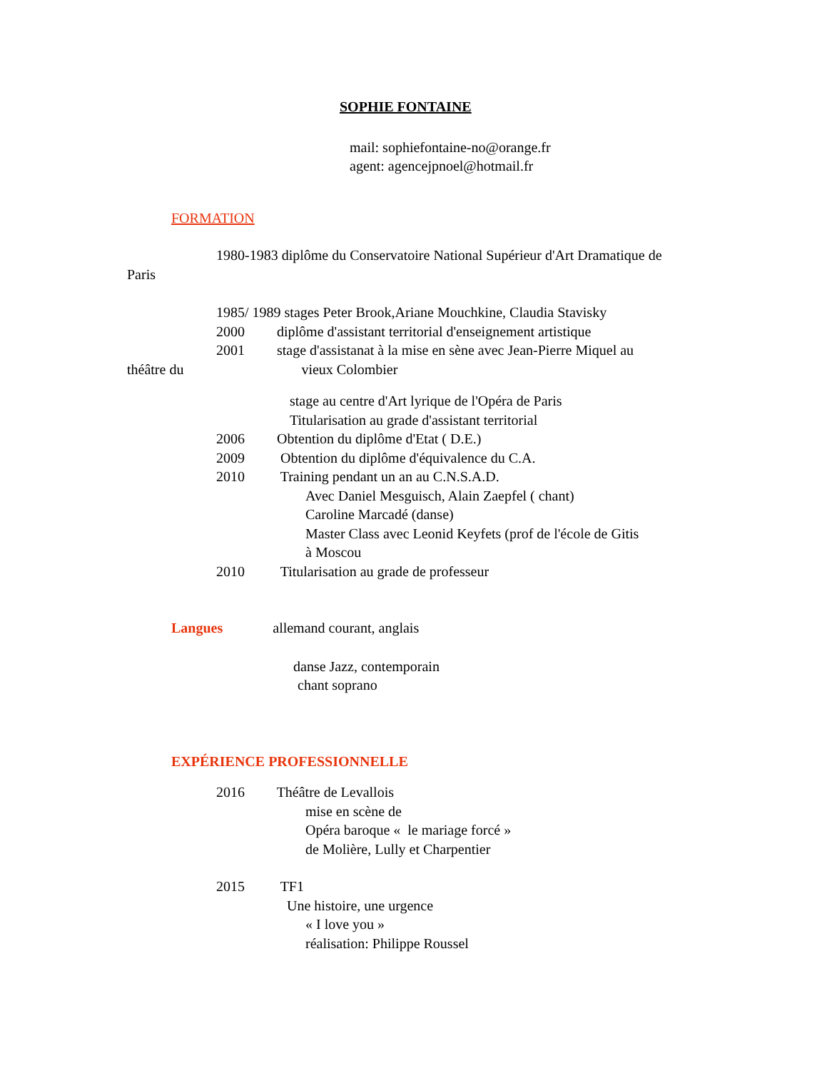SOPHIE FONTAINE
mail: sophiefontaine-no@orange.fr
agent: agencejpnoel@hotmail.fr
FORMATION
1980-1983 diplôme du Conservatoire National Supérieur d'Art Dramatique de
Paris
1985/ 1989 stages Peter Brook,Ariane Mouchkine, Claudia Stavisky
2000 diplôme d'assistant territorial d'enseignement artistique
2001 stage d'assistanat à la mise en sène avec Jean-Pierre Miquel au
théâtre du vieux Colombier
stage au centre d'Art lyrique de l'Opéra de Paris
Titularisation au grade d'assistant territorial
2006 Obtention du diplôme d'Etat ( D.E.)
2009 Obtention du diplôme d'équivalence du C.A.
2010 Training pendant un an au C.N.S.A.D.
Avec Daniel Mesguisch, Alain Zaepfel ( chant)
Caroline Marcadé (danse)
Master Class avec Leonid Keyfets (prof de l'école de Gitis
à Moscou
2010 Titularisation au grade de professeur
Langues allemand courant, anglais
danse Jazz, contemporain
chant soprano
EXPÉRIENCE PROFESSIONNELLE
2016 Théâtre de Levallois
mise en scène de
Opéra baroque « le mariage forcé »
de Molière, Lully et Charpentier
2015 TF1
Une histoire, une urgence
« I love you »
réalisation: Philippe Roussel